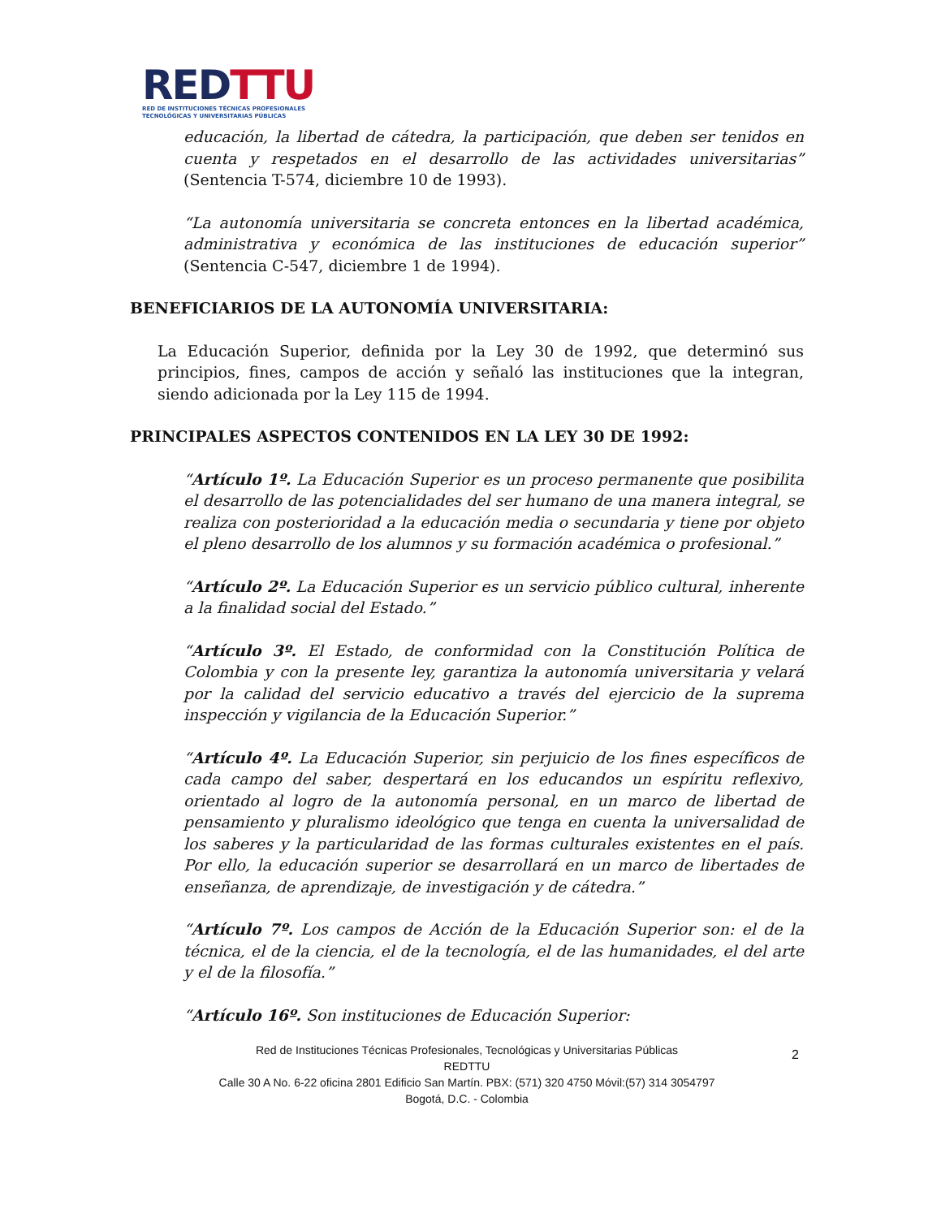RED TTU
RED DE INSTITUCIONES TÉCNICAS PROFESIONALES
TECNOLÓGICAS Y UNIVERSITARIAS PÚBLICAS
educación, la libertad de cátedra, la participación, que deben ser tenidos en cuenta y respetados en el desarrollo de las actividades universitarias” (Sentencia T-574, diciembre 10 de 1993).
“La autonomía universitaria se concreta entonces en la libertad académica, administrativa y económica de las instituciones de educación superior” (Sentencia C-547, diciembre 1 de 1994).
BENEFICIARIOS DE LA AUTONOMÍA UNIVERSITARIA:
La Educación Superior, definida por la Ley 30 de 1992, que determinó sus principios, fines, campos de acción y señaló las instituciones que la integran, siendo adicionada por la Ley 115 de 1994.
PRINCIPALES ASPECTOS CONTENIDOS EN LA LEY 30 DE 1992:
“Artículo 1º. La Educación Superior es un proceso permanente que posibilita el desarrollo de las potencialidades del ser humano de una manera integral, se realiza con posterioridad a la educación media o secundaria y tiene por objeto el pleno desarrollo de los alumnos y su formación académica o profesional.”
“Artículo 2º. La Educación Superior es un servicio público cultural, inherente a la finalidad social del Estado.”
“Artículo 3º. El Estado, de conformidad con la Constitución Política de Colombia y con la presente ley, garantiza la autonomía universitaria y velará por la calidad del servicio educativo a través del ejercicio de la suprema inspección y vigilancia de la Educación Superior.”
“Artículo 4º. La Educación Superior, sin perjuicio de los fines específicos de cada campo del saber, despertará en los educandos un espíritu reflexivo, orientado al logro de la autonomía personal, en un marco de libertad de pensamiento y pluralismo ideológico que tenga en cuenta la universalidad de los saberes y la particularidad de las formas culturales existentes en el país. Por ello, la educación superior se desarrollará en un marco de libertades de enseñanza, de aprendizaje, de investigación y de cátedra.”
“Artículo 7º. Los campos de Acción de la Educación Superior son: el de la técnica, el de la ciencia, el de la tecnología, el de las humanidades, el del arte y el de la filosofía.”
“Artículo 16º. Son instituciones de Educación Superior:
Red de Instituciones Técnicas Profesionales, Tecnológicas y Universitarias Públicas
REDTTU
Calle 30 A No. 6-22 oficina 2801 Edificio San Martín. PBX: (571) 320 4750 Móvil:(57) 314 3054797
Bogotá, D.C. - Colombia
2